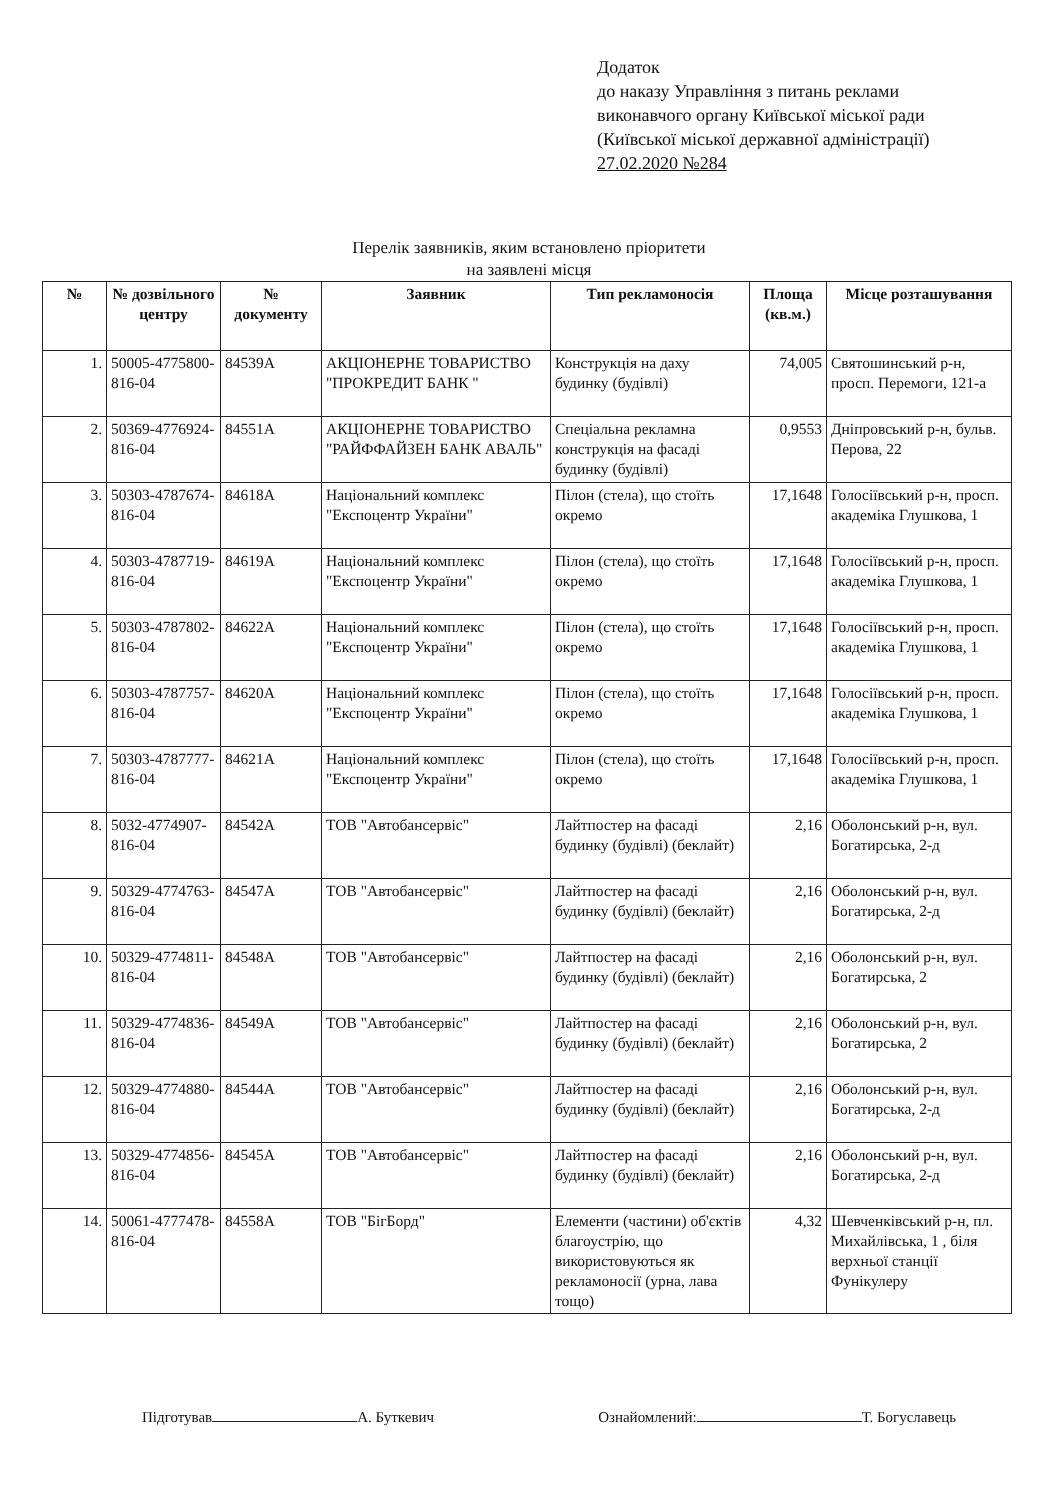Додаток
до наказу Управління з питань реклами
виконавчого органу Київської міської ради
(Київської міської державної адміністрації)
27.02.2020 №284
Перелік заявників, яким встановлено пріоритети
на заявлені місця
| № | № дозвільного центру | № документу | Заявник | Тип рекламоносія | Площа (кв.м.) | Місце розташування |
| --- | --- | --- | --- | --- | --- | --- |
| 1. | 50005-4775800-816-04 | 84539А | АКЦІОНЕРНЕ ТОВАРИСТВО "ПРОКРЕДИТ БАНК " | Конструкція на даху будинку (будівлі) | 74,005 | Святошинський р-н, просп. Перемоги, 121-а |
| 2. | 50369-4776924-816-04 | 84551А | АКЦІОНЕРНЕ ТОВАРИСТВО "РАЙФФАЙЗЕН БАНК АВАЛЬ" | Спеціальна рекламна конструкція на фасаді будинку (будівлі) | 0,9553 | Дніпровський р-н, бульв. Перова, 22 |
| 3. | 50303-4787674-816-04 | 84618А | Національний комплекс "Експоцентр України" | Пілон (стела), що стоїть окремо | 17,1648 | Голосіївський р-н, просп. академіка Глушкова, 1 |
| 4. | 50303-4787719-816-04 | 84619А | Національний комплекс "Експоцентр України" | Пілон (стела), що стоїть окремо | 17,1648 | Голосіївський р-н, просп. академіка Глушкова, 1 |
| 5. | 50303-4787802-816-04 | 84622А | Національний комплекс "Експоцентр України" | Пілон (стела), що стоїть окремо | 17,1648 | Голосіївський р-н, просп. академіка Глушкова, 1 |
| 6. | 50303-4787757-816-04 | 84620А | Національний комплекс "Експоцентр України" | Пілон (стела), що стоїть окремо | 17,1648 | Голосіївський р-н, просп. академіка Глушкова, 1 |
| 7. | 50303-4787777-816-04 | 84621А | Національний комплекс "Експоцентр України" | Пілон (стела), що стоїть окремо | 17,1648 | Голосіївський р-н, просп. академіка Глушкова, 1 |
| 8. | 5032-4774907-816-04 | 84542А | ТОВ "Автобансервіс" | Лайтпостер на фасаді будинку (будівлі) (беклайт) | 2,16 | Оболонський р-н, вул. Богатирська, 2-д |
| 9. | 50329-4774763-816-04 | 84547А | ТОВ "Автобансервіс" | Лайтпостер на фасаді будинку (будівлі) (беклайт) | 2,16 | Оболонський р-н, вул. Богатирська, 2-д |
| 10. | 50329-4774811-816-04 | 84548А | ТОВ "Автобансервіс" | Лайтпостер на фасаді будинку (будівлі) (беклайт) | 2,16 | Оболонський р-н, вул. Богатирська, 2 |
| 11. | 50329-4774836-816-04 | 84549А | ТОВ "Автобансервіс" | Лайтпостер на фасаді будинку (будівлі) (беклайт) | 2,16 | Оболонський р-н, вул. Богатирська, 2 |
| 12. | 50329-4774880-816-04 | 84544А | ТОВ "Автобансервіс" | Лайтпостер на фасаді будинку (будівлі) (беклайт) | 2,16 | Оболонський р-н, вул. Богатирська, 2-д |
| 13. | 50329-4774856-816-04 | 84545А | ТОВ "Автобансервіс" | Лайтпостер на фасаді будинку (будівлі) (беклайт) | 2,16 | Оболонський р-н, вул. Богатирська, 2-д |
| 14. | 50061-4777478-816-04 | 84558А | ТОВ "БігБорд" | Елементи (частини) об'єктів благоустрію, що використовуються як рекламоносії (урна, лава тощо) | 4,32 | Шевченківський р-н, пл. Михайлівська, 1 , біля верхньої станції Фунікулеру |
Підготував А. Буткевич Ознайомлений: Т. Богуславець